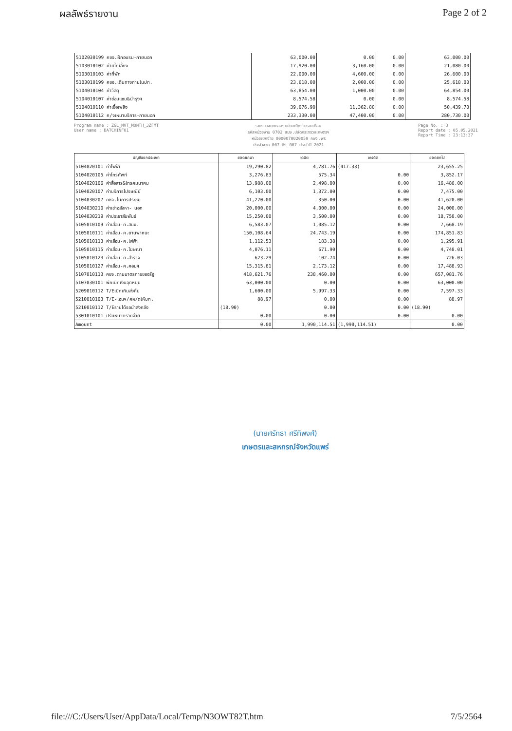ผลลัพธ์รายงาน Page 2 of 2
| 5102030199 คชจ.ฝึกอบรม-ภายนอก | 63,000.00 | 0.00 | 0.00 | 63,000.00 |
| 5103010102 ค่าเบี้ยเลี้ยง | 17,920.00 | 3,160.00 | 0.00 | 21,080.00 |
| 5103010103 ค่าที่พัก | 22,000.00 | 4,600.00 | 0.00 | 26,600.00 |
| 5103010199 คชจ.เดินทางภายในปท. | 23,618.00 | 2,000.00 | 0.00 | 25,618.00 |
| 5104010104 ค่าวัสดุ | 63,854.00 | 1,000.00 | 0.00 | 64,854.00 |
| 5104010107 ค่าซ่อมแซม&บำรุงฯ | 8,574.58 | 0.00 | 0.00 | 8,574.58 |
| 5104010110 ค่าเชื้อเพลิง | 39,076.90 | 11,362.80 | 0.00 | 50,439.70 |
| 5104010112 ค/จเหมาบริการ-ภายนอก | 233,330.00 | 47,400.00 | 0.00 | 280,730.00 |
Program name : ZGL_MVT_MONTH_3ZFMT
User name : BATCHINF01
รายงานงบทดลองหน่วยเบิกจ่ายรายเดือน
รหัสหน่วยงาน 0702 สนง.ปลัดกระทรวงเกษตรฯ
หน่วยเบิกจ่าย 0000070020059 กษจ.พร
ประจำงวด 007 ถึง 007 ประจำปี 2021
Page No. : 3
Report date : 05.05.2021
Report Time : 23:13:37
| บัญชีแยกประเภท | ยอดยกมา | เดบิต | เครดิต | ยอดยกไป |
| --- | --- | --- | --- | --- |
| 5104020101 ค่าไฟฟ้า | 19,290.82 | 4,781.76 | (417.33) | 23,655.25 |
| 5104020105 ค่าโทรศัพท์ | 3,276.83 | 575.34 | 0.00 | 3,852.17 |
| 5104020106 ค่าสื่อสาร&โทรคมนาคม | 13,988.00 | 2,498.00 | 0.00 | 16,486.00 |
| 5104020107 ค่าบริการไปรษณีย์ | 6,103.00 | 1,372.00 | 0.00 | 7,475.00 |
| 5104030207 คชจ.ในการประชุม | 41,270.00 | 350.00 | 0.00 | 41,620.00 |
| 5104030210 ค่าเช่าอสังหา- นอก | 20,000.00 | 4,000.00 | 0.00 | 24,000.00 |
| 5104030219 ค่าประชาสัมพันธ์ | 15,250.00 | 3,500.00 | 0.00 | 18,750.00 |
| 5105010109 ค่าเสื่อม-ค.สนง. | 6,583.07 | 1,085.12 | 0.00 | 7,668.19 |
| 5105010111 ค่าเสื่อม-ค.ยานพาหนะ | 150,108.64 | 24,743.19 | 0.00 | 174,851.83 |
| 5105010113 ค่าเสื่อม-ค.ไฟฟ้า | 1,112.53 | 183.38 | 0.00 | 1,295.91 |
| 5105010115 ค่าเสื่อม-ค.โฆษณา | 4,076.11 | 671.90 | 0.00 | 4,748.01 |
| 5105010123 ค่าเสื่อม-ค.สำรวจ | 623.29 | 102.74 | 0.00 | 726.03 |
| 5105010127 ค่าเสื่อม-ค.คอมฯ | 15,315.81 | 2,173.12 | 0.00 | 17,488.93 |
| 5107010113 คชจ.ตามมาตรการของรัฐ | 418,621.76 | 238,460.00 | 0.00 | 657,081.76 |
| 5107030101 พักเบิกเงินอุดหนุน | 63,000.00 | 0.00 | 0.00 | 63,000.00 |
| 5209010112 T/Eเบิกเกินส่งคืน | 1,600.00 | 5,997.33 | 0.00 | 7,597.33 |
| 5210010103 T/E-โอนฯ/คผ/ดให้บก. | 88.97 | 0.00 | 0.00 | 88.97 |
| 5210010112 T/Eรายได้รอนำส่งคลัง | (18.90) | 0.00 | 0.00 | (18.90) |
| 5301010101 ปรับหมวดรายจ่าย | 0.00 | 0.00 | 0.00 | 0.00 |
| Amount | 0.00 | 1,990,114.51 | (1,990,114.51) | 0.00 |
(นายศรัทธา ศรีทิพงศ์)
เกษตรและสหกรณ์จังหวัดแพร่
file:///C:/Users/User/AppData/Local/Temp/N3OWT82T.htm 7/5/2564